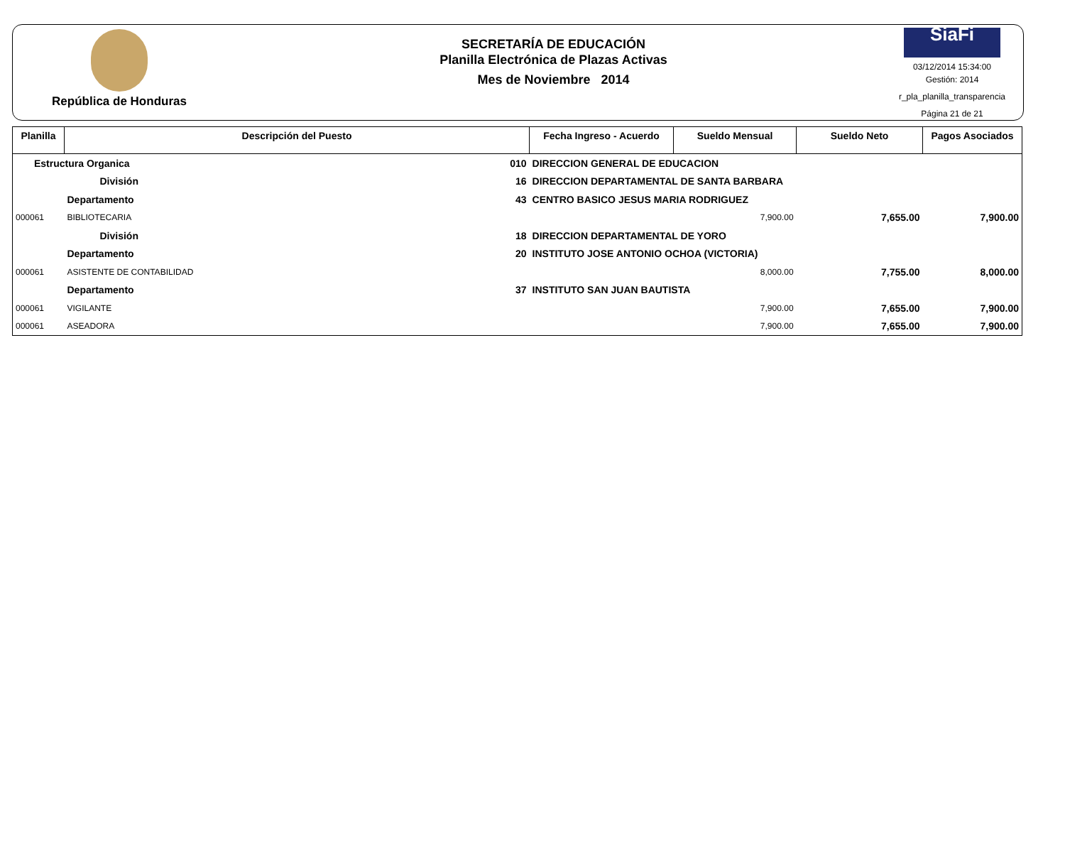República de Honduras
SECRETARÍA DE EDUCACIÓN
Planilla Electrónica de Plazas Activas
Mes de Noviembre 2014
SiaFi
03/12/2014 15:34:00
Gestión: 2014
r_pla_planilla_transparencia
Página 21 de 21
| Planilla | Descripción del Puesto | | Fecha Ingreso - Acuerdo | Sueldo Mensual | Sueldo Neto | Pagos Asociados |
| --- | --- | --- | --- | --- | --- | --- |
| Estructura Organica 010 | | DIRECCION GENERAL DE EDUCACION | | | | |
| | División 16 | DIRECCION DEPARTAMENTAL DE SANTA BARBARA | | | | |
| | Departamento 43 | CENTRO BASICO JESUS MARIA RODRIGUEZ | | | | |
| 000061 | BIBLIOTECARIA | | | 7,900.00 | 7,655.00 | 7,900.00 |
| | División 18 | DIRECCION DEPARTAMENTAL DE YORO | | | | |
| | Departamento 20 | INSTITUTO JOSE ANTONIO OCHOA (VICTORIA) | | | | |
| 000061 | ASISTENTE DE CONTABILIDAD | | | 8,000.00 | 7,755.00 | 8,000.00 |
| | Departamento 37 | INSTITUTO SAN JUAN BAUTISTA | | | | |
| 000061 | VIGILANTE | | | 7,900.00 | 7,655.00 | 7,900.00 |
| 000061 | ASEADORA | | | 7,900.00 | 7,655.00 | 7,900.00 |